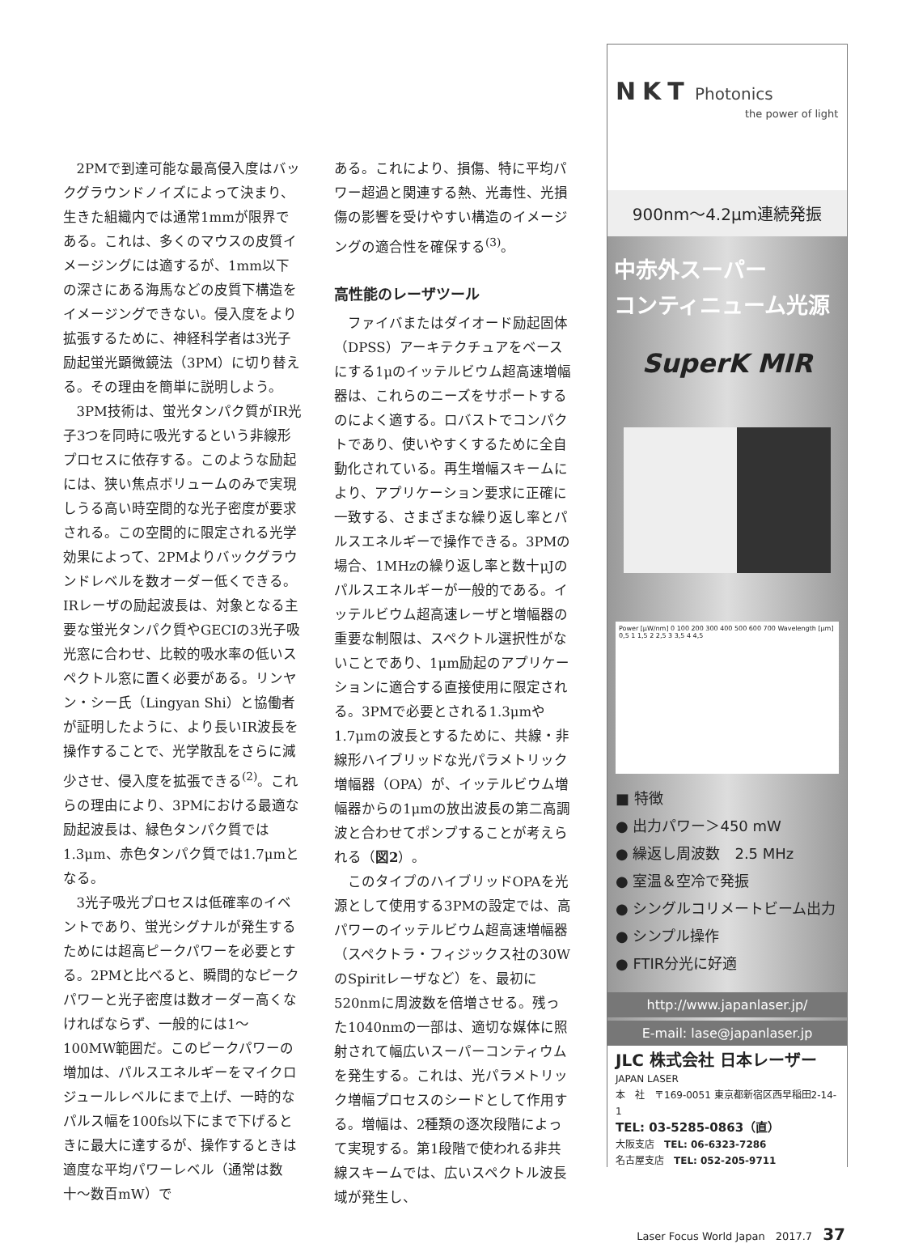2PMで到達可能な最高侵入度はバックグラウンドノイズによって決まり、生きた組織内では通常1mmが限界である。これは、多くのマウスの皮質イメージングには適するが、1mm以下の深さにある海馬などの皮質下構造をイメージングできない。侵入度をより拡張するために、神経科学者は3光子励起蛍光顕微鏡法（3PM）に切り替える。その理由を簡単に説明しよう。
3PM技術は、蛍光タンパク質がIR光子3つを同時に吸光するという非線形プロセスに依存する。このような励起には、狭い焦点ボリュームのみで実現しうる高い時空間的な光子密度が要求される。この空間的に限定される光学効果によって、2PMよりバックグラウンドレベルを数オーダー低くできる。IRレーザの励起波長は、対象となる主要な蛍光タンパク質やGECIの3光子吸光窓に合わせ、比較的吸水率の低いスペクトル窓に置く必要がある。リンヤン・シー氏（Lingyan Shi）と協働者が証明したように、より長いIR波長を操作することで、光学散乱をさらに減少させ、侵入度を拡張できる<sup>(2)</sup>。これらの理由により、3PMにおける最適な励起波長は、緑色タンパク質では1.3μm、赤色タンパク質では1.7μmとなる。
3光子吸光プロセスは低確率のイベントであり、蛍光シグナルが発生するためには超高ピークパワーを必要とする。2PMと比べると、瞬間的なピークパワーと光子密度は数オーダー高くなければならず、一般的には1〜100MW範囲だ。このピークパワーの増加は、パルスエネルギーをマイクロジュールレベルにまで上げ、一時的なパルス幅を100fs以下にまで下げるときに最大に達するが、操作するときは適度な平均パワーレベル（通常は数十〜数百mW）で
ある。これにより、損傷、特に平均パワー超過と関連する熱、光毒性、光損傷の影響を受けやすい構造のイメージングの適合性を確保する<sup>(3)</sup>。
高性能のレーザツール
ファイバまたはダイオード励起固体（DPSS）アーキテクチュアをベースにする1μのイッテルビウム超高速増幅器は、これらのニーズをサポートするのによく適する。ロバストでコンパクトであり、使いやすくするために全自動化されている。再生増幅スキームにより、アプリケーション要求に正確に一致する、さまざまな繰り返し率とパルスエネルギーで操作できる。3PMの場合、1MHzの繰り返し率と数十μJのパルスエネルギーが一般的である。イッテルビウム超高速レーザと増幅器の重要な制限は、スペクトル選択性がないことであり、1μm励起のアプリケーションに適合する直接使用に限定される。3PMで必要とされる1.3μmや1.7μmの波長とするために、共線・非線形ハイブリッドな光パラメトリック増幅器（OPA）が、イッテルビウム増幅器からの1μmの放出波長の第二高調波と合わせてポンプすることが考えられる（図2）。
このタイプのハイブリッドOPAを光源として使用する3PMの設定では、高パワーのイッテルビウム超高速増幅器（スペクトラ・フィジックス社の30WのSpiritレーザなど）を、最初に520nmに周波数を倍増させる。残った1040nmの一部は、適切な媒体に照射されて幅広いスーパーコンティウムを発生する。これは、光パラメトリック増幅プロセスのシードとして作用する。増幅は、2種類の逐次段階によって実現する。第1段階で使われる非共線スキームでは、広いスペクトル波長域が発生し、
NKT Photonics
the power of light
900nm〜4.2μm連続発振
中赤外スーパー
コンティニューム光源
SuperK MIR
Power [μW/nm] 0 100 200 300 400 500 600 700 Wavelength [μm] 0,5 1 1,5 2 2,5 3 3,5 4 4,5
■ 特徴
● 出力パワー＞450 mW
● 繰返し周波数　2.5 MHz
● 室温＆空冷で発振
● シングルコリメートビーム出力
● シンプル操作
● FTIR分光に好適
http://www.japanlaser.jp/
E-mail: lase@japanlaser.jp
JLC 株式会社 日本レーザー
JAPAN LASER
本　社　〒169-0051 東京都新宿区西早稲田2-14-1
TEL: 03-5285-0863（直）
大阪支店　TEL: 06-6323-7286
名古屋支店　TEL: 052-205-9711
Laser Focus World Japan　2017.7　37